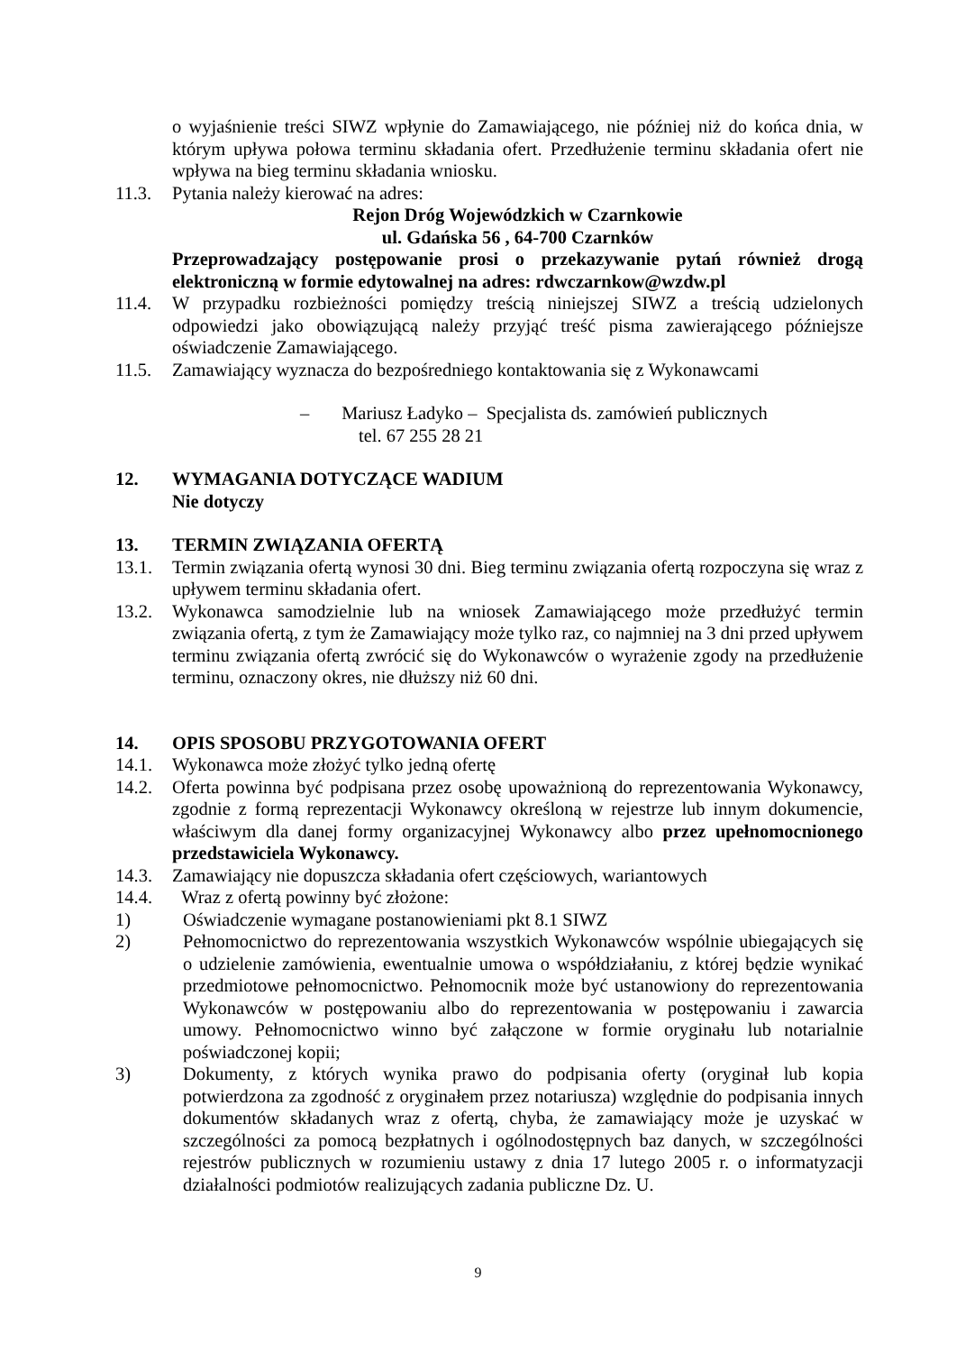o wyjaśnienie treści SIWZ wpłynie do Zamawiającego, nie później niż do końca dnia, w którym upływa połowa terminu składania ofert. Przedłużenie terminu składania ofert nie wpływa na bieg terminu składania wniosku.
11.3. Pytania należy kierować na adres:
Rejon Dróg Wojewódzkich w Czarnkowie
ul. Gdańska 56 , 64-700 Czarnków
Przeprowadzający postępowanie prosi o przekazywanie pytań również drogą elektroniczną w formie edytowalnej na adres: rdwczarnkow@wzdw.pl
11.4. W przypadku rozbieżności pomiędzy treścią niniejszej SIWZ a treścią udzielonych odpowiedzi jako obowiązującą należy przyjąć treść pisma zawierającego późniejsze oświadczenie Zamawiającego.
11.5. Zamawiający wyznacza do bezpośredniego kontaktowania się z Wykonawcami
– Mariusz Ładyko – Specjalista ds. zamówień publicznych
tel. 67 255 28 21
12. WYMAGANIA DOTYCZĄCE WADIUM
Nie dotyczy
13. TERMIN ZWIĄZANIA OFERTĄ
13.1. Termin związania ofertą wynosi 30 dni. Bieg terminu związania ofertą rozpoczyna się wraz z upływem terminu składania ofert.
13.2. Wykonawca samodzielnie lub na wniosek Zamawiającego może przedłużyć termin związania ofertą, z tym że Zamawiający może tylko raz, co najmniej na 3 dni przed upływem terminu związania ofertą zwrócić się do Wykonawców o wyrażenie zgody na przedłużenie terminu, oznaczony okres, nie dłuższy niż 60 dni.
14. OPIS SPOSOBU PRZYGOTOWANIA OFERT
14.1. Wykonawca może złożyć tylko jedną ofertę
14.2. Oferta powinna być podpisana przez osobę upoważnioną do reprezentowania Wykonawcy, zgodnie z formą reprezentacji Wykonawcy określoną w rejestrze lub innym dokumencie, właściwym dla danej formy organizacyjnej Wykonawcy albo przez upełnomocnionego przedstawiciela Wykonawcy.
14.3. Zamawiający nie dopuszcza składania ofert częściowych, wariantowych
14.4. Wraz z ofertą powinny być złożone:
1) Oświadczenie wymagane postanowieniami pkt 8.1 SIWZ
2) Pełnomocnictwo do reprezentowania wszystkich Wykonawców wspólnie ubiegających się o udzielenie zamówienia, ewentualnie umowa o współdziałaniu, z której będzie wynikać przedmiotowe pełnomocnictwo. Pełnomocnik może być ustanowiony do reprezentowania Wykonawców w postępowaniu albo do reprezentowania w postępowaniu i zawarcia umowy. Pełnomocnictwo winno być załączone w formie oryginału lub notarialnie poświadczonej kopii;
3) Dokumenty, z których wynika prawo do podpisania oferty (oryginał lub kopia potwierdzona za zgodność z oryginałem przez notariusza) względnie do podpisania innych dokumentów składanych wraz z ofertą, chyba, że zamawiający może je uzyskać w szczególności za pomocą bezpłatnych i ogólnodostępnych baz danych, w szczególności rejestrów publicznych w rozumieniu ustawy z dnia 17 lutego 2005 r. o informatyzacji działalności podmiotów realizujących zadania publiczne Dz. U.
9